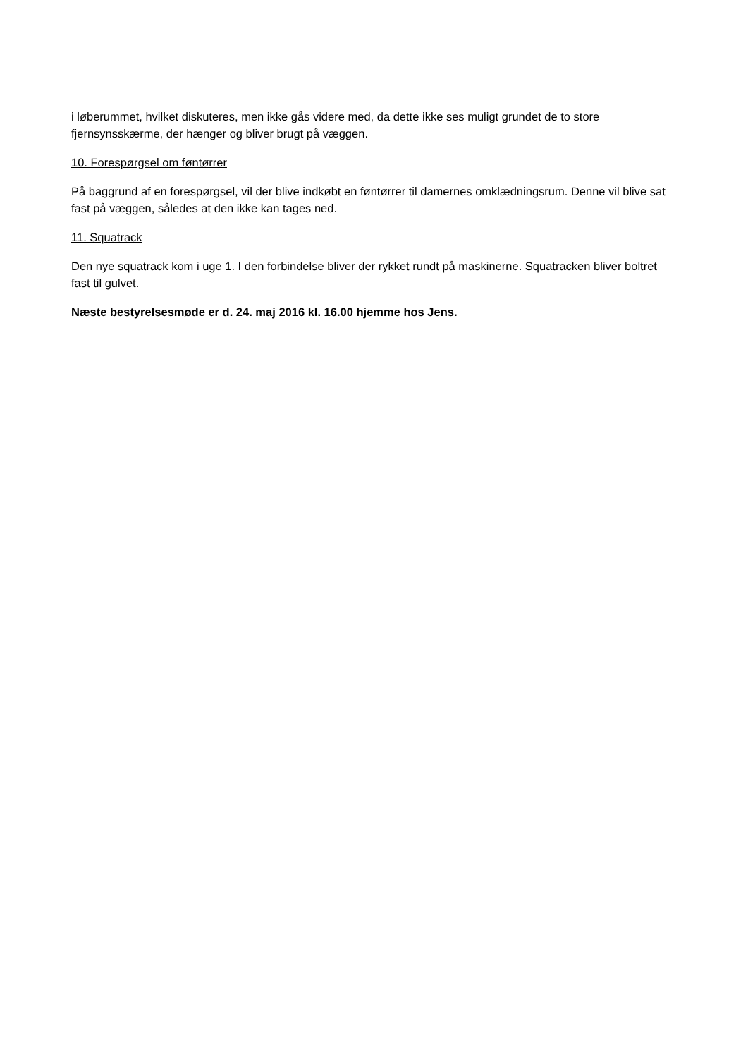i løberummet, hvilket diskuteres, men ikke gås videre med, da dette ikke ses muligt grundet de to store fjernsynsskærme, der hænger og bliver brugt på væggen.
10. Forespørgsel om føntørrer
På baggrund af en forespørgsel, vil der blive indkøbt en føntørrer til damernes omklædningsrum. Denne vil blive sat fast på væggen, således at den ikke kan tages ned.
11. Squatrack
Den nye squatrack kom i uge 1. I den forbindelse bliver der rykket rundt på maskinerne. Squatracken bliver boltret fast til gulvet.
Næste bestyrelsesmøde er d. 24. maj 2016 kl. 16.00 hjemme hos Jens.